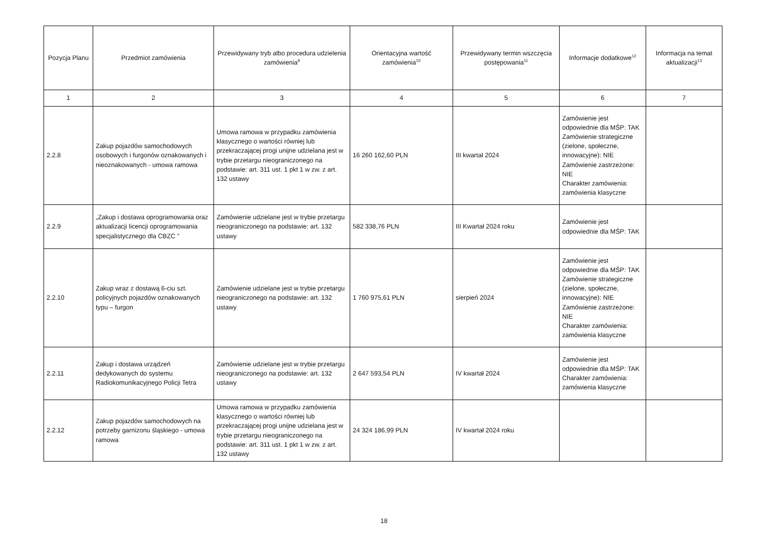| Pozycja Planu | Przedmiot zamówienia | Przewidywany tryb albo procedura udzielenia zamówienia<sup>9</sup> | Orientacyjna wartość zamówienia<sup>10</sup> | Przewidywany termin wszczęcia postępowania<sup>11</sup> | Informacje dodatkowe<sup>12</sup> | Informacja na temat aktualizacji<sup>13</sup> |
| --- | --- | --- | --- | --- | --- | --- |
| 1 | 2 | 3 | 4 | 5 | 6 | 7 |
| 2.2.8 | Zakup pojazdów samochodowych osobowych i furgonów oznakowanych i nieoznakowanych - umowa ramowa | Umowa ramowa w przypadku zamówienia klasycznego o wartości równiej lub przekraczającej progi unijne udzielana jest w trybie przetargu nieograniczonego na podstawie: art. 311 ust. 1 pkt 1 w zw. z art. 132 ustawy | 16 260 162,60 PLN | III kwartał 2024 | Zamówienie jest odpowiednie dla MŚP: TAK Zamówienie strategiczne (zielone, społeczne, innowacyjne): NIE Zamówienie zastrzeżone: NIE Charakter zamówienia: zamówienia klasyczne | |
| 2.2.9 | „Zakup i dostawa oprogramowania oraz aktualizacji licencji oprogramowania specjalistycznego dla CBZC ” | Zamówienie udzielane jest w trybie przetargu nieograniczonego na podstawie: art. 132 ustawy | 582 338,76 PLN | III Kwartał 2024 roku | Zamówienie jest odpowiednie dla MŚP: TAK | |
| 2.2.10 | Zakup wraz z dostawą 6-ciu szt. policyjnych pojazdów oznakowanych typu – furgon | Zamówienie udzielane jest w trybie przetargu nieograniczonego na podstawie: art. 132 ustawy | 1 760 975,61 PLN | sierpień 2024 | Zamówienie jest odpowiednie dla MŚP: TAK Zamówienie strategiczne (zielone, społeczne, innowacyjne): NIE Zamówienie zastrzeżone: NIE Charakter zamówienia: zamówienia klasyczne | |
| 2.2.11 | Zakup i dostawa urządzeń dedykowanych do systemu Radiokomunikacyjnego Policji Tetra | Zamówienie udzielane jest w trybie przetargu nieograniczonego na podstawie: art. 132 ustawy | 2 647 593,54 PLN | IV kwartał 2024 | Zamówienie jest odpowiednie dla MŚP: TAK Charakter zamówienia: zamówienia klasyczne | |
| 2.2.12 | Zakup pojazdów samochodowych na potrzeby garnizonu śląskiego - umowa ramowa | Umowa ramowa w przypadku zamówienia klasycznego o wartości równiej lub przekraczającej progi unijne udzielana jest w trybie przetargu nieograniczonego na podstawie: art. 311 ust. 1 pkt 1 w zw. z art. 132 ustawy | 24 324 186,99 PLN | IV kwartał 2024 roku | | |
18